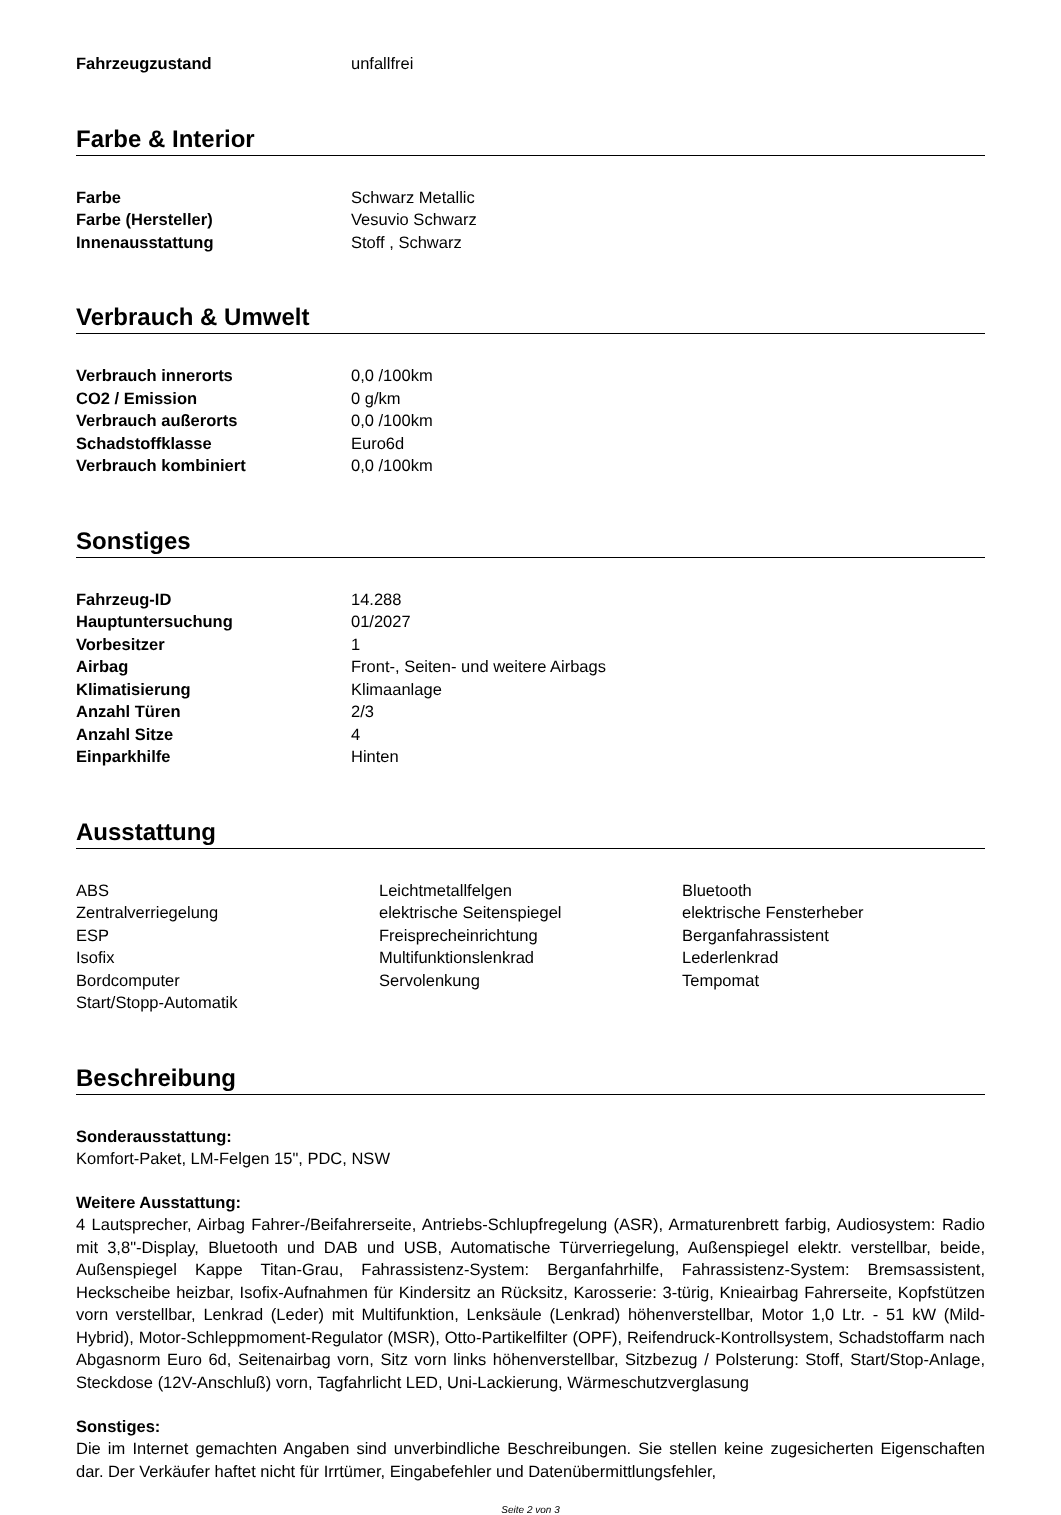| Fahrzeugzustand | unfallfrei |
Farbe & Interior
| Farbe | Schwarz Metallic |
| Farbe (Hersteller) | Vesuvio Schwarz |
| Innenausstattung | Stoff , Schwarz |
Verbrauch & Umwelt
| Verbrauch innerorts | 0,0 /100km |
| CO2 / Emission | 0 g/km |
| Verbrauch außerorts | 0,0 /100km |
| Schadstoffklasse | Euro6d |
| Verbrauch kombiniert | 0,0 /100km |
Sonstiges
| Fahrzeug-ID | 14.288 |
| Hauptuntersuchung | 01/2027 |
| Vorbesitzer | 1 |
| Airbag | Front-, Seiten- und weitere Airbags |
| Klimatisierung | Klimaanlage |
| Anzahl Türen | 2/3 |
| Anzahl Sitze | 4 |
| Einparkhilfe | Hinten |
Ausstattung
| ABS | Leichtmetallfelgen | Bluetooth |
| Zentralverriegelung | elektrische Seitenspiegel | elektrische Fensterheber |
| ESP | Freisprecheinrichtung | Berganfahrassistent |
| Isofix | Multifunktionslenkrad | Lederlenkrad |
| Bordcomputer | Servolenkung | Tempomat |
| Start/Stopp-Automatik | | |
Beschreibung
Sonderausstattung:
Komfort-Paket, LM-Felgen 15", PDC, NSW
Weitere Ausstattung:
4 Lautsprecher, Airbag Fahrer-/Beifahrerseite, Antriebs-Schlupfregelung (ASR), Armaturenbrett farbig, Audiosystem: Radio mit 3,8"-Display, Bluetooth und DAB und USB, Automatische Türverriegelung, Außenspiegel elektr. verstellbar, beide, Außenspiegel Kappe Titan-Grau, Fahrassistenz-System: Berganfahrhilfe, Fahrassistenz-System: Bremsassistent, Heckscheibe heizbar, Isofix-Aufnahmen für Kindersitz an Rücksitz, Karosserie: 3-türig, Knieairbag Fahrerseite, Kopfstützen vorn verstellbar, Lenkrad (Leder) mit Multifunktion, Lenksäule (Lenkrad) höhenverstellbar, Motor 1,0 Ltr. - 51 kW (Mild-Hybrid), Motor-Schleppmoment-Regulator (MSR), Otto-Partikelfilter (OPF), Reifendruck-Kontrollsystem, Schadstoffarm nach Abgasnorm Euro 6d, Seitenairbag vorn, Sitz vorn links höhenverstellbar, Sitzbezug / Polsterung: Stoff, Start/Stop-Anlage, Steckdose (12V-Anschluß) vorn, Tagfahrlicht LED, Uni-Lackierung, Wärmeschutzverglasung
Sonstiges:
Die im Internet gemachten Angaben sind unverbindliche Beschreibungen. Sie stellen keine zugesicherten Eigenschaften dar. Der Verkäufer haftet nicht für Irrtümer, Eingabefehler und Datenübermittlungsfehler,
Seite 2 von 3